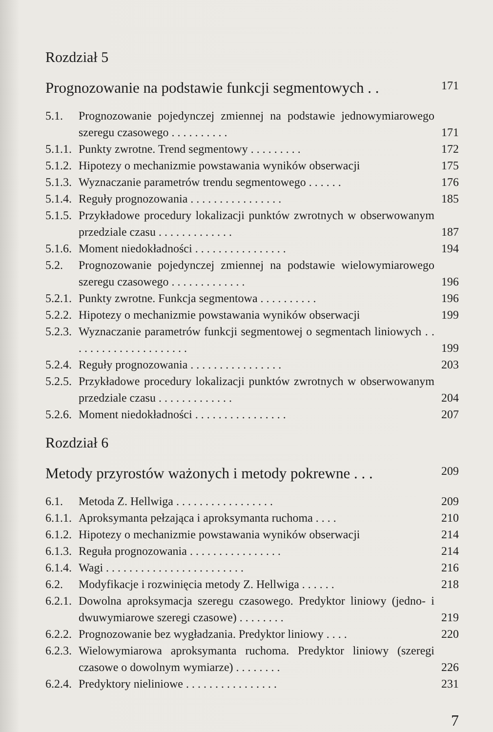Rozdział 5
Prognozowanie na podstawie funkcji segmentowych . . 171
5.1. Prognozowanie pojedynczej zmiennej na podstawie jednowymiarowego szeregu czasowego . . . . . . . . . .
171
5.1.1.
Punkty zwrotne. Trend segmentowy . . . . . . . . .
172
5.1.2.
Hipotezy o mechanizmie powstawania wyników obserwacji
175
5.1.3.
Wyznaczanie parametrów trendu segmentowego . . . . . .
176
5.1.4.
Reguły prognozowania . . . . . . . . . . . . . . . .
185
5.1.5.
Przykładowe procedury lokalizacji punktów zwrotnych w obserwowanym przedziale czasu . . . . . . . . . . . . .
187
5.1.6.
Moment niedokładności . . . . . . . . . . . . . . . .
194
5.2. Prognozowanie pojedynczej zmiennej na podstawie wielowymiarowego szeregu czasowego . . . . . . . . . . . . .
196
5.2.1.
Punkty zwrotne. Funkcja segmentowa . . . . . . . . . .
196
5.2.2.
Hipotezy o mechanizmie powstawania wyników obserwacji
199
5.2.3.
Wyznaczanie parametrów funkcji segmentowej o segmentach liniowych . . . . . . . . . . . . . . . . . . . . .
199
5.2.4.
Reguły prognozowania . . . . . . . . . . . . . . . .
203
5.2.5.
Przykładowe procedury lokalizacji punktów zwrotnych w obserwowanym przedziale czasu . . . . . . . . . . . . .
204
5.2.6.
Moment niedokładności . . . . . . . . . . . . . . . .
207
Rozdział 6
Metody przyrostów ważonych i metody pokrewne . . . 209
6.1. Metoda Z. Hellwiga . . . . . . . . . . . . . . . . .
209
6.1.1.
Aproksymanta pełzająca i aproksymanta ruchoma . . . .
210
6.1.2.
Hipotezy o mechanizmie powstawania wyników obserwacji
214
6.1.3.
Reguła prognozowania . . . . . . . . . . . . . . . .
214
6.1.4.
Wagi . . . . . . . . . . . . . . . . . . . . . . . .
216
6.2. Modyfikacje i rozwinięcia metody Z. Hellwiga . . . . . .
218
6.2.1.
Dowolna aproksymacja szeregu czasowego. Predyktor liniowy (jedno- i dwuwymiarowe szeregi czasowe) . . . . . . . .
219
6.2.2.
Prognozowanie bez wygładzania. Predyktor liniowy . . . .
220
6.2.3.
Wielowymiarowa aproksymanta ruchoma. Predyktor liniowy (szeregi czasowe o dowolnym wymiarze) . . . . . . . .
226
6.2.4.
Predyktory nieliniowe . . . . . . . . . . . . . . . .
231
7